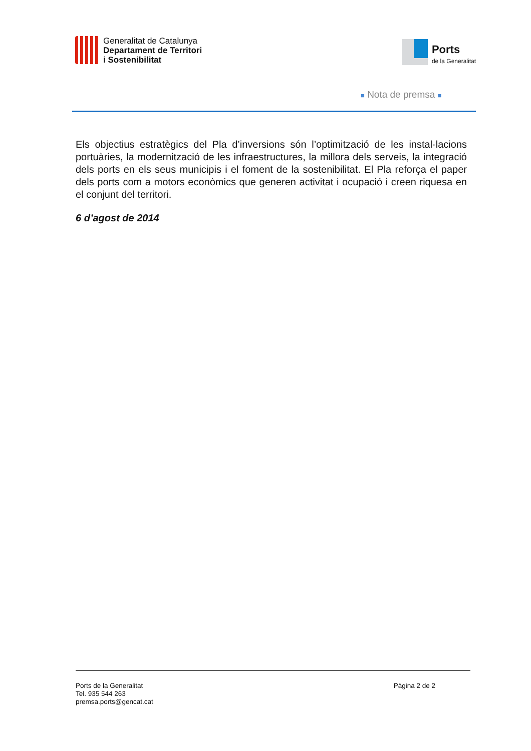Generalitat de Catalunya
Departament de Territori
i Sostenibilitat
Ports
de la Generalitat
■ Nota de premsa ■
Els objectius estratègics del Pla d’inversions són l’optimització de les instal·lacions portuàries, la modernització de les infraestructures, la millora dels serveis, la integració dels ports en els seus municipis i el foment de la sostenibilitat. El Pla reforça el paper dels ports com a motors econòmics que generen activitat i ocupació i creen riquesa en el conjunt del territori.
6 d’agost de 2014
Ports de la Generalitat
Tel. 935 544 263
premsa.ports@gencat.cat
Pàgina 2 de 2